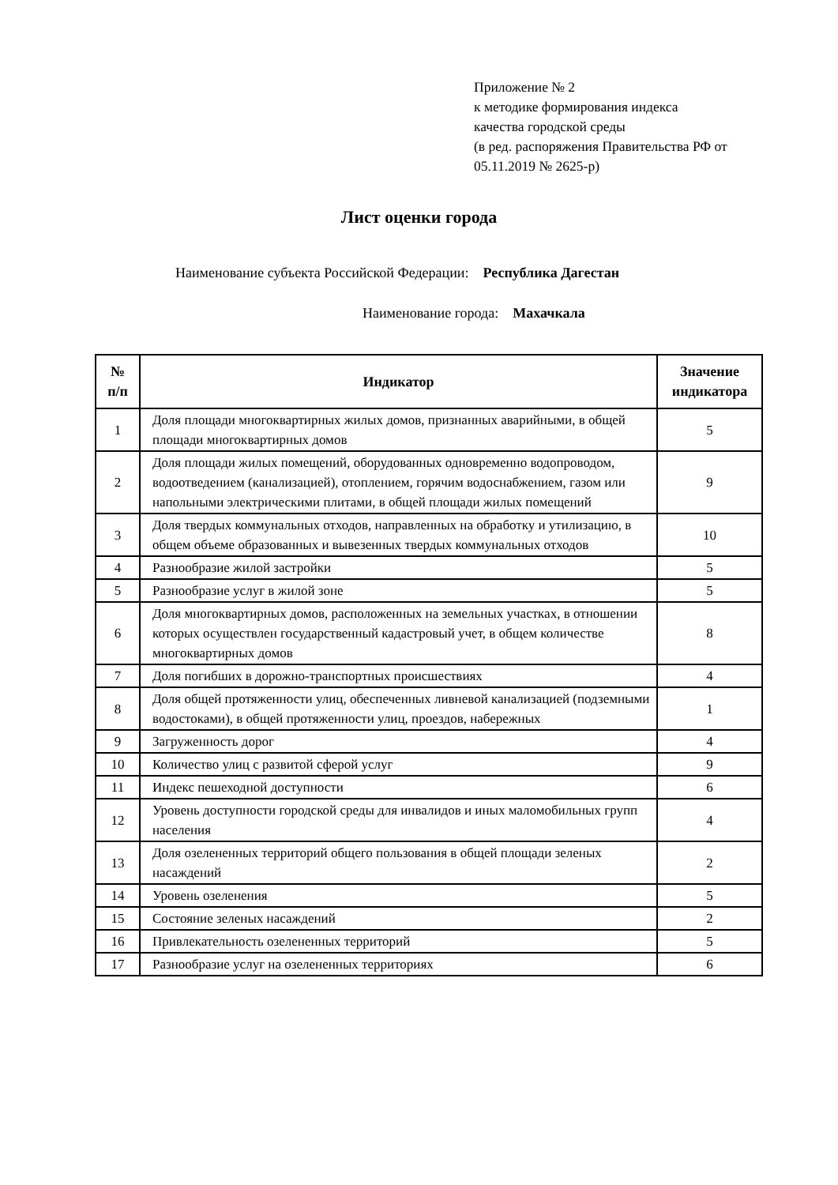Приложение № 2
к методике формирования индекса
качества городской среды
(в ред. распоряжения Правительства РФ от
05.11.2019 № 2625-р)
Лист оценки города
Наименование субъекта Российской Федерации: Республика Дагестан
Наименование города: Махачкала
| № п/п | Индикатор | Значение индикатора |
| --- | --- | --- |
| 1 | Доля площади многоквартирных жилых домов, признанных аварийными, в общей площади многоквартирных домов | 5 |
| 2 | Доля площади жилых помещений, оборудованных одновременно водопроводом, водоотведением (канализацией), отоплением, горячим водоснабжением, газом или напольными электрическими плитами, в общей площади жилых помещений | 9 |
| 3 | Доля твердых коммунальных отходов, направленных на обработку и утилизацию, в общем объеме образованных и вывезенных твердых коммунальных отходов | 10 |
| 4 | Разнообразие жилой застройки | 5 |
| 5 | Разнообразие услуг в жилой зоне | 5 |
| 6 | Доля многоквартирных домов, расположенных на земельных участках, в отношении которых осуществлен государственный кадастровый учет, в общем количестве многоквартирных домов | 8 |
| 7 | Доля погибших в дорожно-транспортных происшествиях | 4 |
| 8 | Доля общей протяженности улиц, обеспеченных ливневой канализацией (подземными водостоками), в общей протяженности улиц, проездов, набережных | 1 |
| 9 | Загруженность дорог | 4 |
| 10 | Количество улиц с развитой сферой услуг | 9 |
| 11 | Индекс пешеходной доступности | 6 |
| 12 | Уровень доступности городской среды для инвалидов и иных маломобильных групп населения | 4 |
| 13 | Доля озелененных территорий общего пользования в общей площади зеленых насаждений | 2 |
| 14 | Уровень озеленения | 5 |
| 15 | Состояние зеленых насаждений | 2 |
| 16 | Привлекательность озелененных территорий | 5 |
| 17 | Разнообразие услуг на озелененных территориях | 6 |